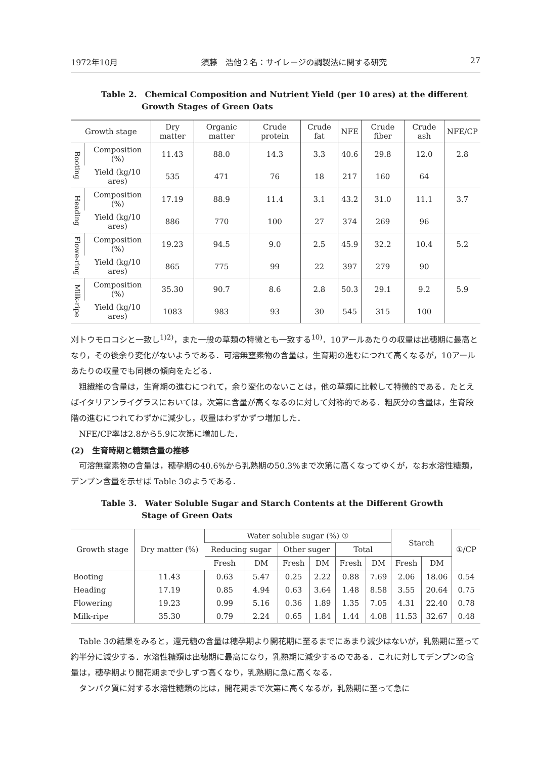1972年10月 須藤　浩他２名：サイレージの調製法に関する研究 27
Table 2.　Chemical Composition and Nutrient Yield (per 10 ares) at the different
　　　　　Growth Stages of Green Oats
| Growth stage | | Dry matter | Organic matter | Crude protein | Crude fat | NFE | Crude fiber | Crude ash | NFE/CP |
| --- | --- | --- | --- | --- | --- | --- | --- | --- | --- |
| Booting | Composition (%) | 11.43 | 88.0 | 14.3 | 3.3 | 40.6 | 29.8 | 12.0 | 2.8 |
| | Yield (kg/10 ares) | 535 | 471 | 76 | 18 | 217 | 160 | 64 | |
| Heading | Composition (%) | 17.19 | 88.9 | 11.4 | 3.1 | 43.2 | 31.0 | 11.1 | 3.7 |
| | Yield (kg/10 ares) | 886 | 770 | 100 | 27 | 374 | 269 | 96 | |
| Flowe-ring | Composition (%) | 19.23 | 94.5 | 9.0 | 2.5 | 45.9 | 32.2 | 10.4 | 5.2 |
| | Yield (kg/10 ares) | 865 | 775 | 99 | 22 | 397 | 279 | 90 | |
| Milk-ripe | Composition (%) | 35.30 | 90.7 | 8.6 | 2.8 | 50.3 | 29.1 | 9.2 | 5.9 |
| | Yield (kg/10 ares) | 1083 | 983 | 93 | 30 | 545 | 315 | 100 | |
刈トウモロコシと一致し<sup>1)2)</sup>，また一般の草類の特徴とも一致する<sup>10)</sup>．10アールあたりの収量は出穂期に最高となり，その後余り変化がないようである．可溶無窒素物の含量は，生育期の進むにつれて高くなるが，10アールあたりの収量でも同様の傾向をたどる．
粗繊維の含量は，生育期の進むにつれて，余り変化のないことは，他の草類に比較して特徴的である．たとえばイタリアンライグラスにおいては，次第に含量が高くなるのに対して対称的である．粗灰分の含量は，生育段階の進むにつれてわずかに減少し，収量はわずかずつ増加した．
NFE/CP率は2.8から5.9に次第に増加した．
(2)　生育時期と糖類含量の推移
可溶無窒素物の含量は，穂孕期の40.6%から乳熟期の50.3%まで次第に高くなってゆくが，なお水溶性糖類，デンプン含量を示せば Table 3のようである．
Table 3.　Water Soluble Sugar and Starch Contents at the Different Growth
　　　　　Stage of Green Oats
| Growth stage | Dry matter (%) | Water soluble sugar (%) ① | | | | | | Starch | | ①/CP |
| --- | --- | --- | --- | --- | --- | --- | --- | --- | --- | --- |
| | | Reducing sugar | | Other suger | | Total | | | | |
| | | Fresh | DM | Fresh | DM | Fresh | DM | Fresh | DM | |
| Booting | 11.43 | 0.63 | 5.47 | 0.25 | 2.22 | 0.88 | 7.69 | 2.06 | 18.06 | 0.54 |
| Heading | 17.19 | 0.85 | 4.94 | 0.63 | 3.64 | 1.48 | 8.58 | 3.55 | 20.64 | 0.75 |
| Flowering | 19.23 | 0.99 | 5.16 | 0.36 | 1.89 | 1.35 | 7.05 | 4.31 | 22.40 | 0.78 |
| Milk-ripe | 35.30 | 0.79 | 2.24 | 0.65 | 1.84 | 1.44 | 4.08 | 11.53 | 32.67 | 0.48 |
Table 3の結果をみると，還元糖の含量は穂孕期より開花期に至るまでにあまり減少はないが，乳熟期に至って約半分に減少する．水溶性糖類は出穂期に最高になり，乳熟期に減少するのである．これに対してデンプンの含量は，穂孕期より開花期まで少しずつ高くなり，乳熟期に急に高くなる．
タンパク質に対する水溶性糖類の比は，開花期まで次第に高くなるが，乳熟期に至って急に